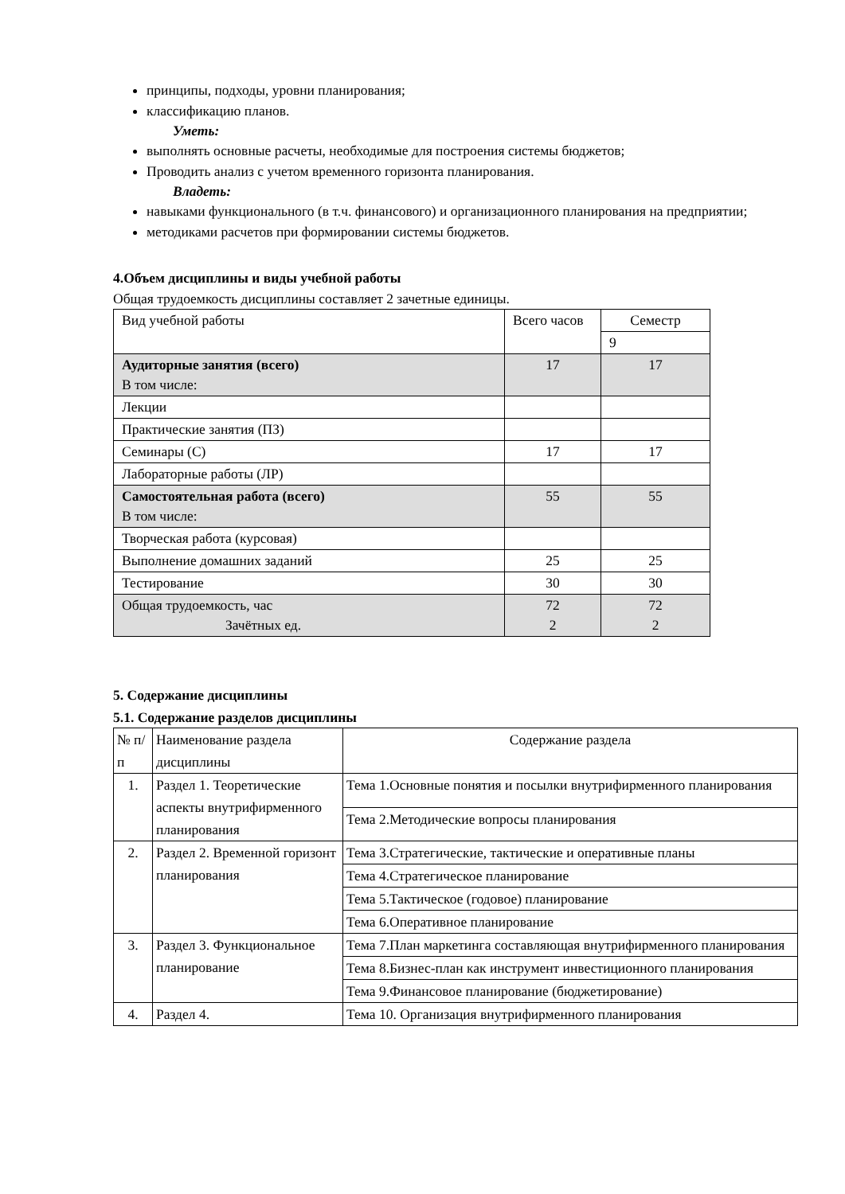принципы, подходы, уровни планирования;
классификацию планов.
Уметь:
выполнять основные расчеты, необходимые для построения системы бюджетов;
Проводить анализ с учетом временного горизонта планирования.
Владеть:
навыками функционального (в т.ч. финансового) и организационного планирования на предприятии;
методиками расчетов при формировании системы бюджетов.
4.Объем дисциплины и виды учебной работы
Общая трудоемкость дисциплины составляет 2 зачетные единицы.
| Вид учебной работы | Всего часов | Семестр |
| --- | --- | --- |
| | | 9 |
| Аудиторные занятия (всего) В том числе: | 17 | 17 |
| Лекции | | |
| Практические занятия (ПЗ) | | |
| Семинары (С) | 17 | 17 |
| Лабораторные работы (ЛР) | | |
| Самостоятельная работа (всего) В том числе: | 55 | 55 |
| Творческая работа (курсовая) | | |
| Выполнение домашних заданий | 25 | 25 |
| Тестирование | 30 | 30 |
| Общая трудоемкость, час Зачётных ед. | 72 2 | 72 2 |
5. Содержание дисциплины
5.1. Содержание разделов дисциплины
| № п/п | Наименование раздела дисциплины | Содержание раздела |
| --- | --- | --- |
| 1. | Раздел 1. Теоретические аспекты внутрифирменного планирования | Тема 1.Основные понятия и посылки внутрифирменного планирования |
| | | Тема 2.Методические вопросы планирования |
| 2. | Раздел 2. Временной горизонт планирования | Тема 3.Стратегические, тактические и оперативные планы |
| | | Тема 4.Стратегическое планирование |
| | | Тема 5.Тактическое (годовое) планирование |
| | | Тема 6.Оперативное планирование |
| 3. | Раздел 3. Функциональное планирование | Тема 7.План маркетинга составляющая внутрифирменного планирования |
| | | Тема 8.Бизнес-план как инструмент инвестиционного планирования |
| | | Тема 9.Финансовое планирование (бюджетирование) |
| 4. | Раздел 4. | Тема 10. Организация внутрифирменного планирования |